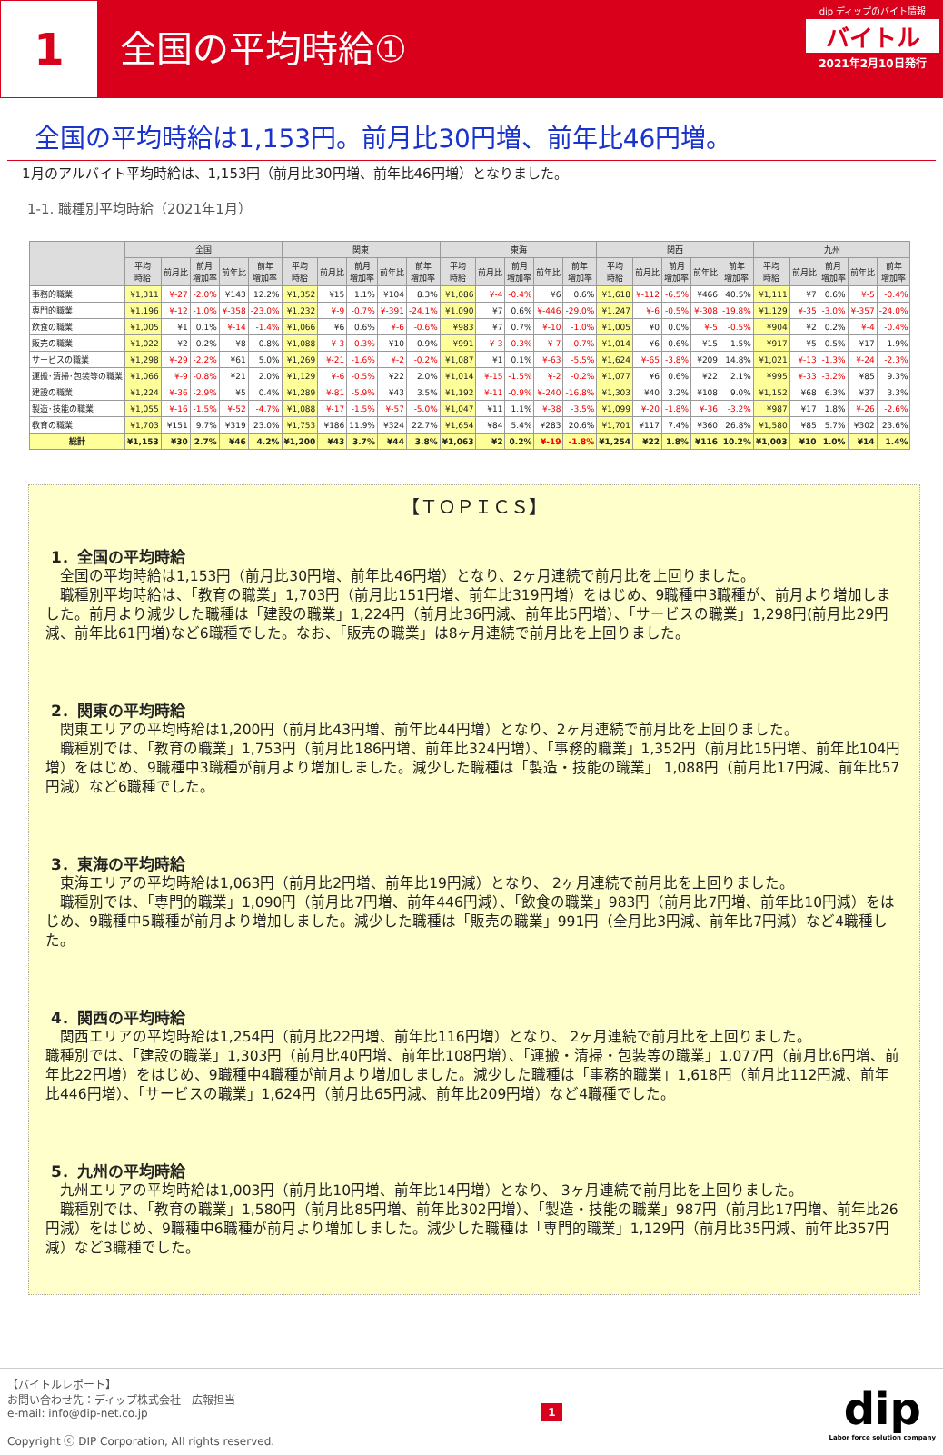1
全国の平均時給①
dip ディップのバイト情報
バイトル
2021年2月10日発行
全国の平均時給は1,153円。前月比30円増、前年比46円増。
1月のアルバイト平均時給は、1,153円（前月比30円増、前年比46円増）となりました。
1-1. 職種別平均時給（2021年1月）
| | 全国 | | | | | 関東 | | | | | 東海 | | | | | 関西 | | | | | 九州 | | | | |
| --- | --- | --- | --- | --- | --- | --- | --- | --- | --- | --- | --- | --- | --- | --- | --- | --- | --- | --- | --- | --- | --- | --- | --- | --- | --- |
| | 平均 時給 | 前月比 | 前月 増加率 | 前年比 | 前年 増加率 | 平均 時給 | 前月比 | 前月 増加率 | 前年比 | 前年 増加率 | 平均 時給 | 前月比 | 前月 増加率 | 前年比 | 前年 増加率 | 平均 時給 | 前月比 | 前月 増加率 | 前年比 | 前年 増加率 | 平均 時給 | 前月比 | 前月 増加率 | 前年比 | 前年 増加率 |
| 事務的職業 | ¥1,311 | ¥-27 | -2.0% | ¥143 | 12.2% | ¥1,352 | ¥15 | 1.1% | ¥104 | 8.3% | ¥1,086 | ¥-4 | -0.4% | ¥6 | 0.6% | ¥1,618 | ¥-112 | -6.5% | ¥466 | 40.5% | ¥1,111 | ¥7 | 0.6% | ¥-5 | -0.4% |
| 専門的職業 | ¥1,196 | ¥-12 | -1.0% | ¥-358 | -23.0% | ¥1,232 | ¥-9 | -0.7% | ¥-391 | -24.1% | ¥1,090 | ¥7 | 0.6% | ¥-446 | -29.0% | ¥1,247 | ¥-6 | -0.5% | ¥-308 | -19.8% | ¥1,129 | ¥-35 | -3.0% | ¥-357 | -24.0% |
| 飲食の職業 | ¥1,005 | ¥1 | 0.1% | ¥-14 | -1.4% | ¥1,066 | ¥6 | 0.6% | ¥-6 | -0.6% | ¥983 | ¥7 | 0.7% | ¥-10 | -1.0% | ¥1,005 | ¥0 | 0.0% | ¥-5 | -0.5% | ¥904 | ¥2 | 0.2% | ¥-4 | -0.4% |
| 販売の職業 | ¥1,022 | ¥2 | 0.2% | ¥8 | 0.8% | ¥1,088 | ¥-3 | -0.3% | ¥10 | 0.9% | ¥991 | ¥-3 | -0.3% | ¥-7 | -0.7% | ¥1,014 | ¥6 | 0.6% | ¥15 | 1.5% | ¥917 | ¥5 | 0.5% | ¥17 | 1.9% |
| サービスの職業 | ¥1,298 | ¥-29 | -2.2% | ¥61 | 5.0% | ¥1,269 | ¥-21 | -1.6% | ¥-2 | -0.2% | ¥1,087 | ¥1 | 0.1% | ¥-63 | -5.5% | ¥1,624 | ¥-65 | -3.8% | ¥209 | 14.8% | ¥1,021 | ¥-13 | -1.3% | ¥-24 | -2.3% |
| 運搬･清掃･包装等の職業 | ¥1,066 | ¥-9 | -0.8% | ¥21 | 2.0% | ¥1,129 | ¥-6 | -0.5% | ¥22 | 2.0% | ¥1,014 | ¥-15 | -1.5% | ¥-2 | -0.2% | ¥1,077 | ¥6 | 0.6% | ¥22 | 2.1% | ¥995 | ¥-33 | -3.2% | ¥85 | 9.3% |
| 建設の職業 | ¥1,224 | ¥-36 | -2.9% | ¥5 | 0.4% | ¥1,289 | ¥-81 | -5.9% | ¥43 | 3.5% | ¥1,192 | ¥-11 | -0.9% | ¥-240 | -16.8% | ¥1,303 | ¥40 | 3.2% | ¥108 | 9.0% | ¥1,152 | ¥68 | 6.3% | ¥37 | 3.3% |
| 製造･技能の職業 | ¥1,055 | ¥-16 | -1.5% | ¥-52 | -4.7% | ¥1,088 | ¥-17 | -1.5% | ¥-57 | -5.0% | ¥1,047 | ¥11 | 1.1% | ¥-38 | -3.5% | ¥1,099 | ¥-20 | -1.8% | ¥-36 | -3.2% | ¥987 | ¥17 | 1.8% | ¥-26 | -2.6% |
| 教育の職業 | ¥1,703 | ¥151 | 9.7% | ¥319 | 23.0% | ¥1,753 | ¥186 | 11.9% | ¥324 | 22.7% | ¥1,654 | ¥84 | 5.4% | ¥283 | 20.6% | ¥1,701 | ¥117 | 7.4% | ¥360 | 26.8% | ¥1,580 | ¥85 | 5.7% | ¥302 | 23.6% |
| 総計 | ¥1,153 | ¥30 | 2.7% | ¥46 | 4.2% | ¥1,200 | ¥43 | 3.7% | ¥44 | 3.8% | ¥1,063 | ¥2 | 0.2% | ¥-19 | -1.8% | ¥1,254 | ¥22 | 1.8% | ¥116 | 10.2% | ¥1,003 | ¥10 | 1.0% | ¥14 | 1.4% |
【ＴＯＰＩＣＳ】
1．全国の平均時給
　全国の平均時給は1,153円（前月比30円増、前年比46円増）となり、2ヶ月連続で前月比を上回りました。
　職種別平均時給は、「教育の職業」1,703円（前月比151円増、前年比319円増）をはじめ、9職種中3職種が、前月より増加しました。前月より減少した職種は「建設の職業」1,224円（前月比36円減、前年比5円増）、「サービスの職業」1,298円(前月比29円減、前年比61円増)など6職種でした。なお、「販売の職業」は8ヶ月連続で前月比を上回りました。
2．関東の平均時給
　関東エリアの平均時給は1,200円（前月比43円増、前年比44円増）となり、2ヶ月連続で前月比を上回りました。
　職種別では、「教育の職業」1,753円（前月比186円増、前年比324円増）、「事務的職業」1,352円（前月比15円増、前年比104円増）をはじめ、9職種中3職種が前月より増加しました。減少した職種は「製造・技能の職業」 1,088円（前月比17円減、前年比57円減）など6職種でした。
3．東海の平均時給
　東海エリアの平均時給は1,063円（前月比2円増、前年比19円減）となり、 2ヶ月連続で前月比を上回りました。
　職種別では、「専門的職業」1,090円（前月比7円増、前年446円減）、「飲食の職業」983円（前月比7円増、前年比10円減）をはじめ、9職種中5職種が前月より増加しました。減少した職種は「販売の職業」991円（全月比3円減、前年比7円減）など4職種した。
4．関西の平均時給
　関西エリアの平均時給は1,254円（前月比22円増、前年比116円増）となり、 2ヶ月連続で前月比を上回りました。
職種別では、「建設の職業」1,303円（前月比40円増、前年比108円増）、「運搬・清掃・包装等の職業」1,077円（前月比6円増、前年比22円増）をはじめ、9職種中4職種が前月より増加しました。減少した職種は「事務的職業」1,618円（前月比112円減、前年比446円増）、「サービスの職業」1,624円（前月比65円減、前年比209円増）など4職種でした。
5．九州の平均時給
　九州エリアの平均時給は1,003円（前月比10円増、前年比14円増）となり、 3ヶ月連続で前月比を上回りました。
　職種別では、「教育の職業」1,580円（前月比85円増、前年比302円増）、「製造・技能の職業」987円（前月比17円増、前年比26円減）をはじめ、9職種中6職種が前月より増加しました。減少した職種は「専門的職業」1,129円（前月比35円減、前年比357円減）など3職種でした。
【バイトルレポート】
お問い合わせ先：ディップ株式会社　広報担当
e-mail: info@dip-net.co.jp
Copyright ⓒ DIP Corporation, All rights reserved.
1
dip
Labor force solution company